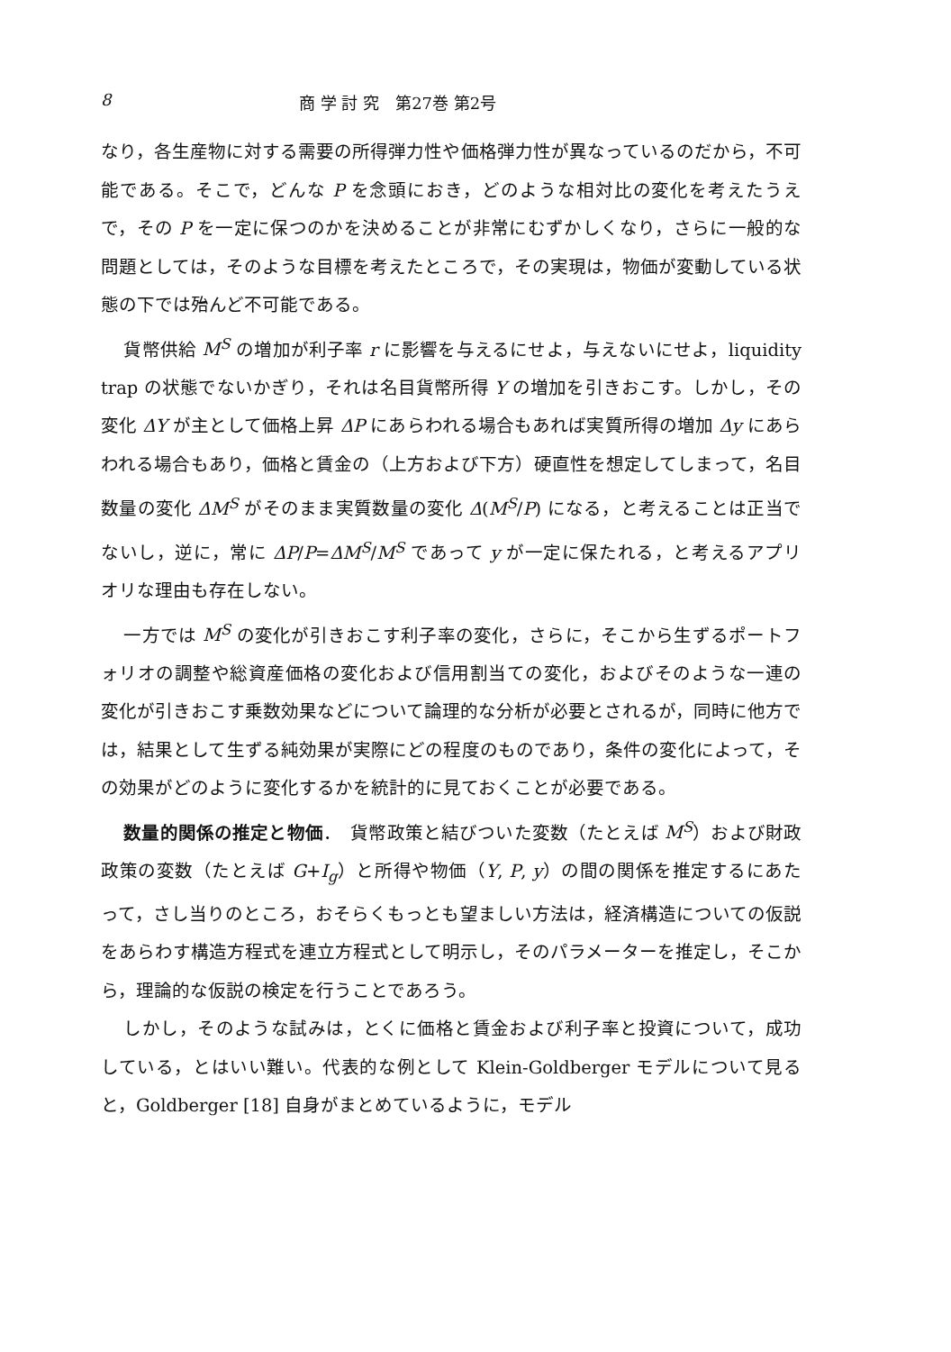8 商 学 討 究　第27巻 第2号
なり，各生産物に対する需要の所得弾力性や価格弾力性が異なっているのだから，不可能である。そこで，どんな P を念頭におき，どのような相対比の変化を考えたうえで，その P を一定に保つのかを決めることが非常にむずかしくなり，さらに一般的な問題としては，そのような目標を考えたところで，その実現は，物価が変動している状態の下では殆んど不可能である。
貨幣供給 M<sup>S</sup> の増加が利子率 r に影響を与えるにせよ，与えないにせよ，liquidity trap の状態でないかぎり，それは名目貨幣所得 Y の増加を引きおこす。しかし，その変化 ΔY が主として価格上昇 ΔP にあらわれる場合もあれば実質所得の増加 Δy にあらわれる場合もあり，価格と賃金の（上方および下方）硬直性を想定してしまって，名目数量の変化 ΔM<sup>S</sup> がそのまま実質数量の変化 Δ(M<sup>S</sup>/P) になる，と考えることは正当でないし，逆に，常に ΔP/P=ΔM<sup>S</sup>/M<sup>S</sup> であって y が一定に保たれる，と考えるアプリオリな理由も存在しない。
一方では M<sup>S</sup> の変化が引きおこす利子率の変化，さらに，そこから生ずるポートフォリオの調整や総資産価格の変化および信用割当ての変化，およびそのような一連の変化が引きおこす乗数効果などについて論理的な分析が必要とされるが，同時に他方では，結果として生ずる純効果が実際にどの程度のものであり，条件の変化によって，その効果がどのように変化するかを統計的に見ておくことが必要である。
数量的関係の推定と物価．　貨幣政策と結びついた変数（たとえば M<sup>S</sup>）および財政政策の変数（たとえば G+I<sub>g</sub>）と所得や物価（Y, P, y）の間の関係を推定するにあたって，さし当りのところ，おそらくもっとも望ましい方法は，経済構造についての仮説をあらわす構造方程式を連立方程式として明示し，そのパラメーターを推定し，そこから，理論的な仮説の検定を行うことであろう。
しかし，そのような試みは，とくに価格と賃金および利子率と投資について，成功している，とはいい難い。代表的な例として Klein-Goldberger モデルについて見ると，Goldberger [18] 自身がまとめているように，モデル